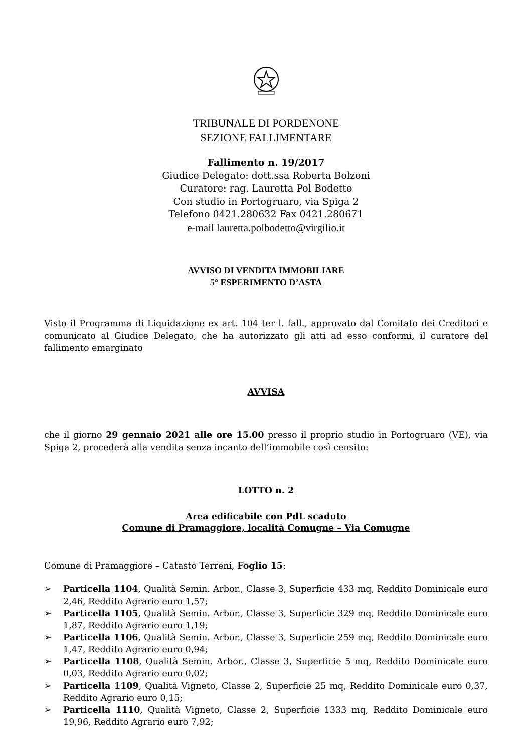TRIBUNALE DI PORDENONE
SEZIONE FALLIMENTARE
Fallimento n. 19/2017
Giudice Delegato: dott.ssa Roberta Bolzoni
Curatore: rag. Lauretta Pol Bodetto
Con studio in Portogruaro, via Spiga 2
Telefono 0421.280632 Fax 0421.280671
e-mail lauretta.polbodetto@virgilio.it
AVVISO DI VENDITA IMMOBILIARE
5° ESPERIMENTO D’ASTA
Visto il Programma di Liquidazione ex art. 104 ter l. fall., approvato dal Comitato dei Creditori e comunicato al Giudice Delegato, che ha autorizzato gli atti ad esso conformi, il curatore del fallimento emarginato
AVVISA
che il giorno 29 gennaio 2021 alle ore 15.00 presso il proprio studio in Portogruaro (VE), via Spiga 2, procederà alla vendita senza incanto dell’immobile così censito:
LOTTO n. 2
Area edificabile con PdL scaduto
Comune di Pramaggiore, località Comugne – Via Comugne
Comune di Pramaggiore – Catasto Terreni, Foglio 15:
➢ Particella 1104, Qualità Semin. Arbor., Classe 3, Superficie 433 mq, Reddito Dominicale euro 2,46, Reddito Agrario euro 1,57;
➢ Particella 1105, Qualità Semin. Arbor., Classe 3, Superficie 329 mq, Reddito Dominicale euro 1,87, Reddito Agrario euro 1,19;
➢ Particella 1106, Qualità Semin. Arbor., Classe 3, Superficie 259 mq, Reddito Dominicale euro 1,47, Reddito Agrario euro 0,94;
➢ Particella 1108, Qualità Semin. Arbor., Classe 3, Superficie 5 mq, Reddito Dominicale euro 0,03, Reddito Agrario euro 0,02;
➢ Particella 1109, Qualità Vigneto, Classe 2, Superficie 25 mq, Reddito Dominicale euro 0,37, Reddito Agrario euro 0,15;
➢ Particella 1110, Qualità Vigneto, Classe 2, Superficie 1333 mq, Reddito Dominicale euro 19,96, Reddito Agrario euro 7,92;